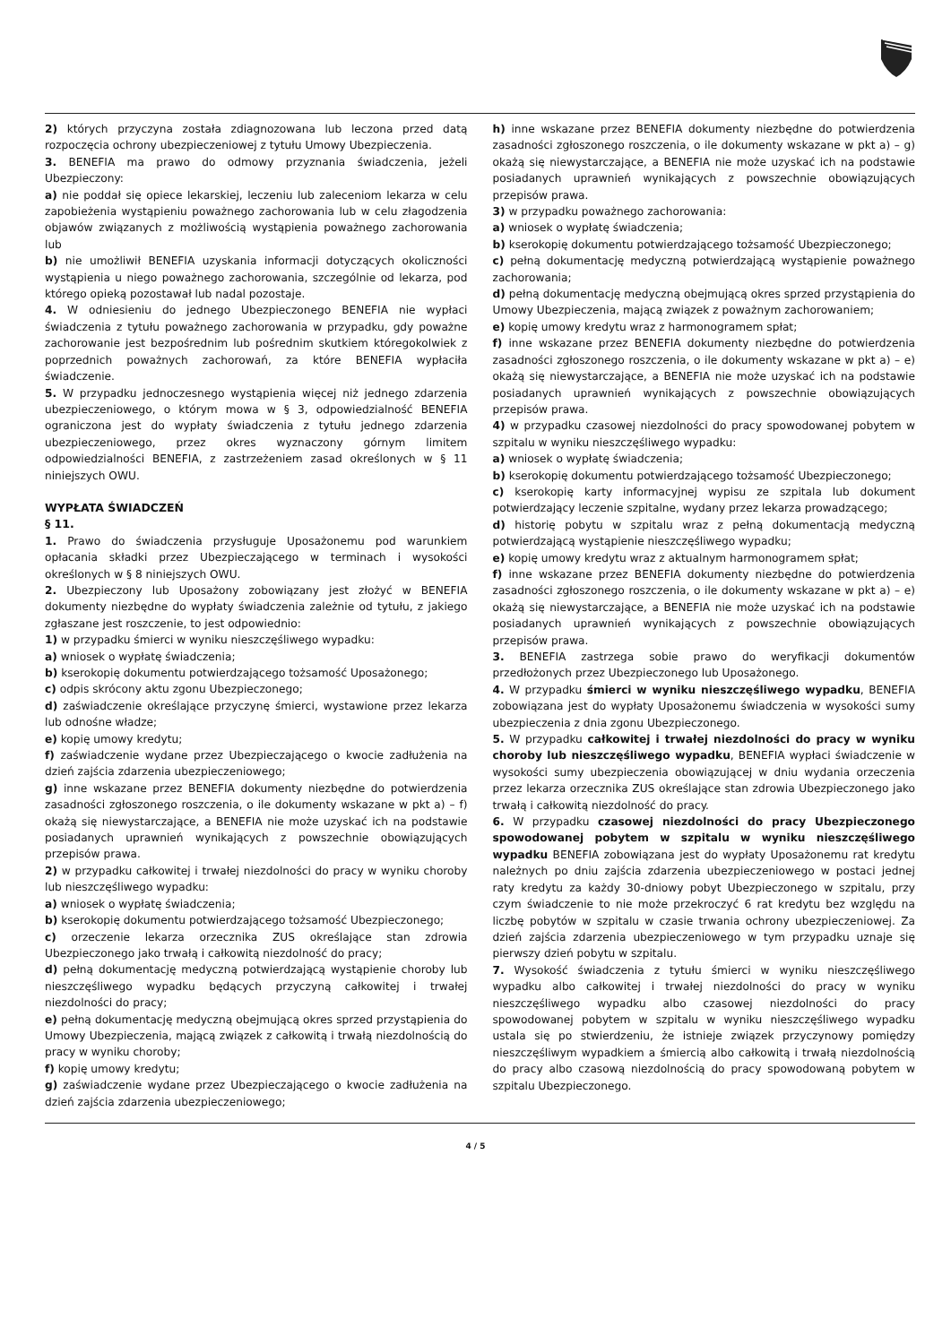2) których przyczyna została zdiagnozowana lub leczona przed datą rozpoczęcia ochrony ubezpieczeniowej z tytułu Umowy Ubezpieczenia.
3. BENEFIA ma prawo do odmowy przyznania świadczenia, jeżeli Ubezpieczony:
a) nie poddał się opiece lekarskiej, leczeniu lub zaleceniom lekarza w celu zapobieżenia wystąpieniu poważnego zachorowania lub w celu złagodzenia objawów związanych z możliwością wystąpienia poważnego zachorowania lub
b) nie umożliwił BENEFIA uzyskania informacji dotyczących okoliczności wystąpienia u niego poważnego zachorowania, szczególnie od lekarza, pod którego opieką pozostawał lub nadal pozostaje.
4. W odniesieniu do jednego Ubezpieczonego BENEFIA nie wypłaci świadczenia z tytułu poważnego zachorowania w przypadku, gdy poważne zachorowanie jest bezpośrednim lub pośrednim skutkiem któregokolwiek z poprzednich poważnych zachorowań, za które BENEFIA wypłaciła świadczenie.
5. W przypadku jednoczesnego wystąpienia więcej niż jednego zdarzenia ubezpieczeniowego, o którym mowa w § 3, odpowiedzialność BENEFIA ograniczona jest do wypłaty świadczenia z tytułu jednego zdarzenia ubezpieczeniowego, przez okres wyznaczony górnym limitem odpowiedzialności BENEFIA, z zastrzeżeniem zasad określonych w § 11 niniejszych OWU.
WYPŁATA ŚWIADCZEŃ
§ 11.
1. Prawo do świadczenia przysługuje Uposażonemu pod warunkiem opłacania składki przez Ubezpieczającego w terminach i wysokości określonych w § 8 niniejszych OWU.
2. Ubezpieczony lub Uposażony zobowiązany jest złożyć w BENEFIA dokumenty niezbędne do wypłaty świadczenia zależnie od tytułu, z jakiego zgłaszane jest roszczenie, to jest odpowiednio:
1) w przypadku śmierci w wyniku nieszczęśliwego wypadku:
a) wniosek o wypłatę świadczenia;
b) kserokopię dokumentu potwierdzającego tożsamość Uposażonego;
c) odpis skrócony aktu zgonu Ubezpieczonego;
d) zaświadczenie określające przyczynę śmierci, wystawione przez lekarza lub odnośne władze;
e) kopię umowy kredytu;
f) zaświadczenie wydane przez Ubezpieczającego o kwocie zadłużenia na dzień zajścia zdarzenia ubezpieczeniowego;
g) inne wskazane przez BENEFIA dokumenty niezbędne do potwierdzenia zasadności zgłoszonego roszczenia, o ile dokumenty wskazane w pkt a) – f) okażą się niewystarczające, a BENEFIA nie może uzyskać ich na podstawie posiadanych uprawnień wynikających z powszechnie obowiązujących przepisów prawa.
2) w przypadku całkowitej i trwałej niezdolności do pracy w wyniku choroby lub nieszczęśliwego wypadku:
a) wniosek o wypłatę świadczenia;
b) kserokopię dokumentu potwierdzającego tożsamość Ubezpieczonego;
c) orzeczenie lekarza orzecznika ZUS określające stan zdrowia Ubezpieczonego jako trwałą i całkowitą niezdolność do pracy;
d) pełną dokumentację medyczną potwierdzającą wystąpienie choroby lub nieszczęśliwego wypadku będących przyczyną całkowitej i trwałej niezdolności do pracy;
e) pełną dokumentację medyczną obejmującą okres sprzed przystąpienia do Umowy Ubezpieczenia, mającą związek z całkowitą i trwałą niezdolnością do pracy w wyniku choroby;
f) kopię umowy kredytu;
g) zaświadczenie wydane przez Ubezpieczającego o kwocie zadłużenia na dzień zajścia zdarzenia ubezpieczeniowego;
h) inne wskazane przez BENEFIA dokumenty niezbędne do potwierdzenia zasadności zgłoszonego roszczenia, o ile dokumenty wskazane w pkt a) – g) okażą się niewystarczające, a BENEFIA nie może uzyskać ich na podstawie posiadanych uprawnień wynikających z powszechnie obowiązujących przepisów prawa.
3) w przypadku poważnego zachorowania:
a) wniosek o wypłatę świadczenia;
b) kserokopię dokumentu potwierdzającego tożsamość Ubezpieczonego;
c) pełną dokumentację medyczną potwierdzającą wystąpienie poważnego zachorowania;
d) pełną dokumentację medyczną obejmującą okres sprzed przystąpienia do Umowy Ubezpieczenia, mającą związek z poważnym zachorowaniem;
e) kopię umowy kredytu wraz z harmonogramem spłat;
f) inne wskazane przez BENEFIA dokumenty niezbędne do potwierdzenia zasadności zgłoszonego roszczenia, o ile dokumenty wskazane w pkt a) – e) okażą się niewystarczające, a BENEFIA nie może uzyskać ich na podstawie posiadanych uprawnień wynikających z powszechnie obowiązujących przepisów prawa.
4) w przypadku czasowej niezdolności do pracy spowodowanej pobytem w szpitalu w wyniku nieszczęśliwego wypadku:
a) wniosek o wypłatę świadczenia;
b) kserokopię dokumentu potwierdzającego tożsamość Ubezpieczonego;
c) kserokopię karty informacyjnej wypisu ze szpitala lub dokument potwierdzający leczenie szpitalne, wydany przez lekarza prowadzącego;
d) historię pobytu w szpitalu wraz z pełną dokumentacją medyczną potwierdzającą wystąpienie nieszczęśliwego wypadku;
e) kopię umowy kredytu wraz z aktualnym harmonogramem spłat;
f) inne wskazane przez BENEFIA dokumenty niezbędne do potwierdzenia zasadności zgłoszonego roszczenia, o ile dokumenty wskazane w pkt a) – e) okażą się niewystarczające, a BENEFIA nie może uzyskać ich na podstawie posiadanych uprawnień wynikających z powszechnie obowiązujących przepisów prawa.
3. BENEFIA zastrzega sobie prawo do weryfikacji dokumentów przedłożonych przez Ubezpieczonego lub Uposażonego.
4. W przypadku śmierci w wyniku nieszczęśliwego wypadku, BENEFIA zobowiązana jest do wypłaty Uposażonemu świadczenia w wysokości sumy ubezpieczenia z dnia zgonu Ubezpieczonego.
5. W przypadku całkowitej i trwałej niezdolności do pracy w wyniku choroby lub nieszczęśliwego wypadku, BENEFIA wypłaci świadczenie w wysokości sumy ubezpieczenia obowiązującej w dniu wydania orzeczenia przez lekarza orzecznika ZUS określające stan zdrowia Ubezpieczonego jako trwałą i całkowitą niezdolność do pracy.
6. W przypadku czasowej niezdolności do pracy Ubezpieczonego spowodowanej pobytem w szpitalu w wyniku nieszczęśliwego wypadku BENEFIA zobowiązana jest do wypłaty Uposażonemu rat kredytu należnych po dniu zajścia zdarzenia ubezpieczeniowego w postaci jednej raty kredytu za każdy 30-dniowy pobyt Ubezpieczonego w szpitalu, przy czym świadczenie to nie może przekroczyć 6 rat kredytu bez względu na liczbę pobytów w szpitalu w czasie trwania ochrony ubezpieczeniowej. Za dzień zajścia zdarzenia ubezpieczeniowego w tym przypadku uznaje się pierwszy dzień pobytu w szpitalu.
7. Wysokość świadczenia z tytułu śmierci w wyniku nieszczęśliwego wypadku albo całkowitej i trwałej niezdolności do pracy w wyniku nieszczęśliwego wypadku albo czasowej niezdolności do pracy spowodowanej pobytem w szpitalu w wyniku nieszczęśliwego wypadku ustala się po stwierdzeniu, że istnieje związek przyczynowy pomiędzy nieszczęśliwym wypadkiem a śmiercią albo całkowitą i trwałą niezdolnością do pracy albo czasową niezdolnością do pracy spowodowaną pobytem w szpitalu Ubezpieczonego.
4 / 5